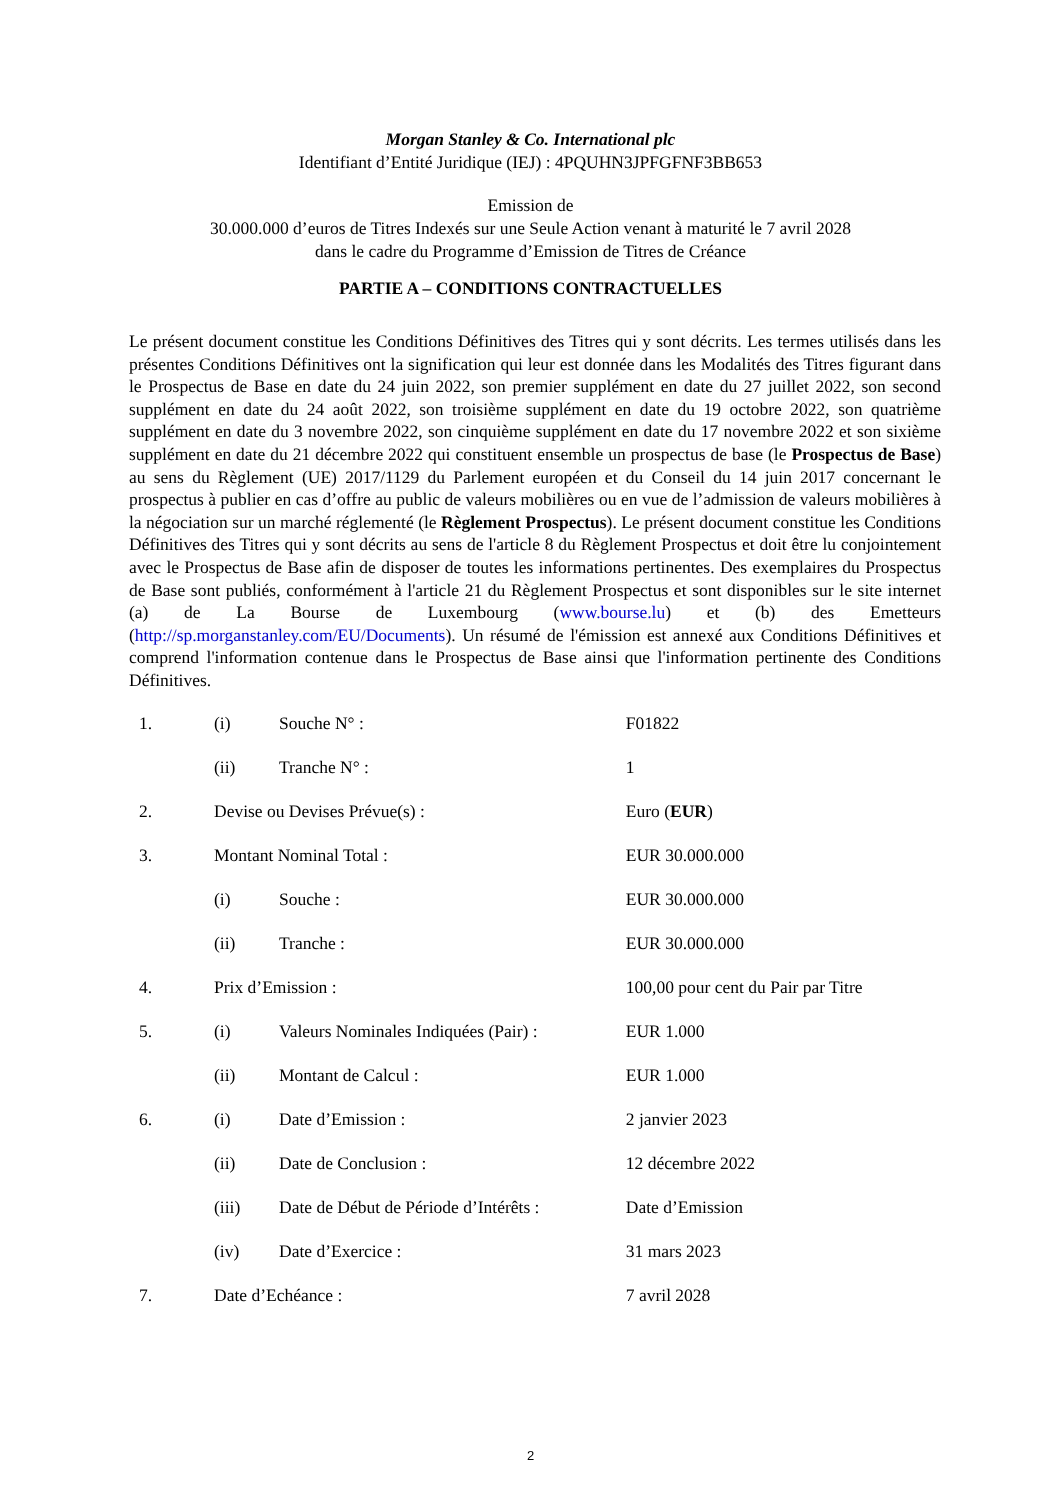Morgan Stanley & Co. International plc
Identifiant d’Entité Juridique (IEJ) : 4PQUHN3JPFGFNF3BB653
Emission de
30.000.000 d’euros de Titres Indexés sur une Seule Action venant à maturité le 7 avril 2028
dans le cadre du Programme d’Emission de Titres de Créance
PARTIE A – CONDITIONS CONTRACTUELLES
Le présent document constitue les Conditions Définitives des Titres qui y sont décrits. Les termes utilisés dans les présentes Conditions Définitives ont la signification qui leur est donnée dans les Modalités des Titres figurant dans le Prospectus de Base en date du 24 juin 2022, son premier supplément en date du 27 juillet 2022, son second supplément en date du 24 août 2022, son troisième supplément en date du 19 octobre 2022, son quatrième supplément en date du 3 novembre 2022, son cinquième supplément en date du 17 novembre 2022 et son sixième supplément en date du 21 décembre 2022 qui constituent ensemble un prospectus de base (le Prospectus de Base) au sens du Règlement (UE) 2017/1129 du Parlement européen et du Conseil du 14 juin 2017 concernant le prospectus à publier en cas d’offre au public de valeurs mobilières ou en vue de l’admission de valeurs mobilières à la négociation sur un marché réglementé (le Règlement Prospectus). Le présent document constitue les Conditions Définitives des Titres qui y sont décrits au sens de l'article 8 du Règlement Prospectus et doit être lu conjointement avec le Prospectus de Base afin de disposer de toutes les informations pertinentes. Des exemplaires du Prospectus de Base sont publiés, conformément à l'article 21 du Règlement Prospectus et sont disponibles sur le site internet (a) de La Bourse de Luxembourg (www.bourse.lu) et (b) des Emetteurs (http://sp.morganstanley.com/EU/Documents). Un résumé de l'émission est annexé aux Conditions Définitives et comprend l'information contenue dans le Prospectus de Base ainsi que l'information pertinente des Conditions Définitives.
| 1. | (i) | Souche N° : | F01822 |
| | (ii) | Tranche N° : | 1 |
| 2. | Devise ou Devises Prévue(s) : | | Euro ( EUR ) |
| 3. | Montant Nominal Total : | | EUR 30.000.000 |
| | (i) | Souche : | EUR 30.000.000 |
| | (ii) | Tranche : | EUR 30.000.000 |
| 4. | Prix d’Emission : | | 100,00 pour cent du Pair par Titre |
| 5. | (i) | Valeurs Nominales Indiquées (Pair) : | EUR 1.000 |
| | (ii) | Montant de Calcul : | EUR 1.000 |
| 6. | (i) | Date d’Emission : | 2 janvier 2023 |
| | (ii) | Date de Conclusion : | 12 décembre 2022 |
| | (iii) | Date de Début de Période d’Intérêts : | Date d’Emission |
| | (iv) | Date d’Exercice : | 31 mars 2023 |
| 7. | Date d’Echéance : | | 7 avril 2028 |
2